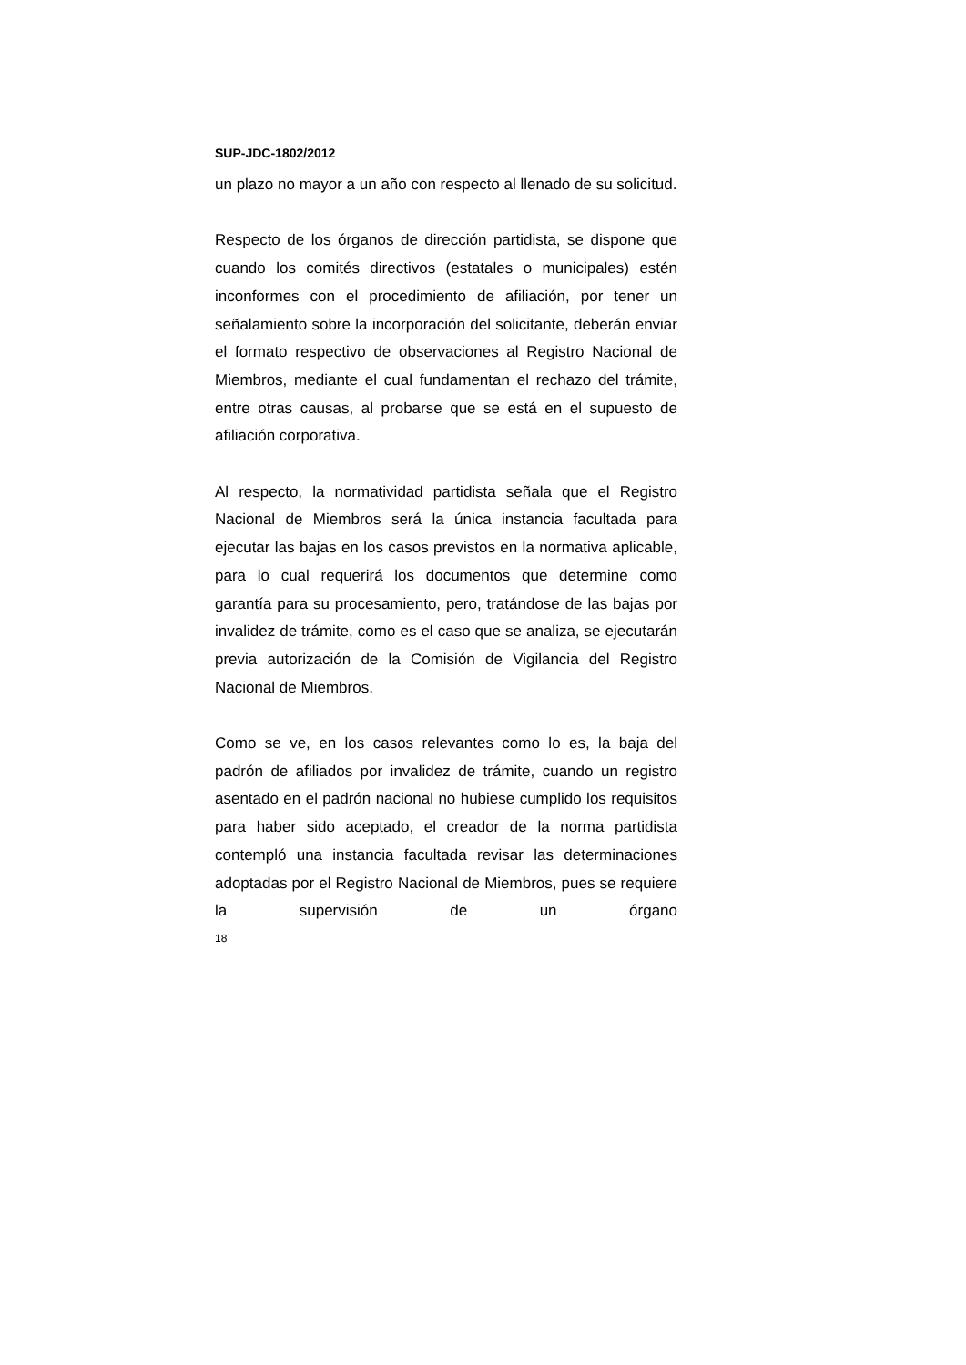SUP-JDC-1802/2012
un plazo no mayor a un año con respecto al llenado de su solicitud.
Respecto de los órganos de dirección partidista, se dispone que cuando los comités directivos (estatales o municipales) estén inconformes con el procedimiento de afiliación, por tener un señalamiento sobre la incorporación del solicitante, deberán enviar el formato respectivo de observaciones al Registro Nacional de Miembros, mediante el cual fundamentan el rechazo del trámite, entre otras causas, al probarse que se está en el supuesto de afiliación corporativa.
Al respecto, la normatividad partidista señala que el Registro Nacional de Miembros será la única instancia facultada para ejecutar las bajas en los casos previstos en la normativa aplicable, para lo cual requerirá los documentos que determine como garantía para su procesamiento, pero, tratándose de las bajas por invalidez de trámite, como es el caso que se analiza, se ejecutarán previa autorización de la Comisión de Vigilancia del Registro Nacional de Miembros.
Como se ve, en los casos relevantes como lo es, la baja del padrón de afiliados por invalidez de trámite, cuando un registro asentado en el padrón nacional no hubiese cumplido los requisitos para haber sido aceptado, el creador de la norma partidista contempló una instancia facultada revisar las determinaciones adoptadas por el Registro Nacional de Miembros, pues se requiere la supervisión de un órgano
18